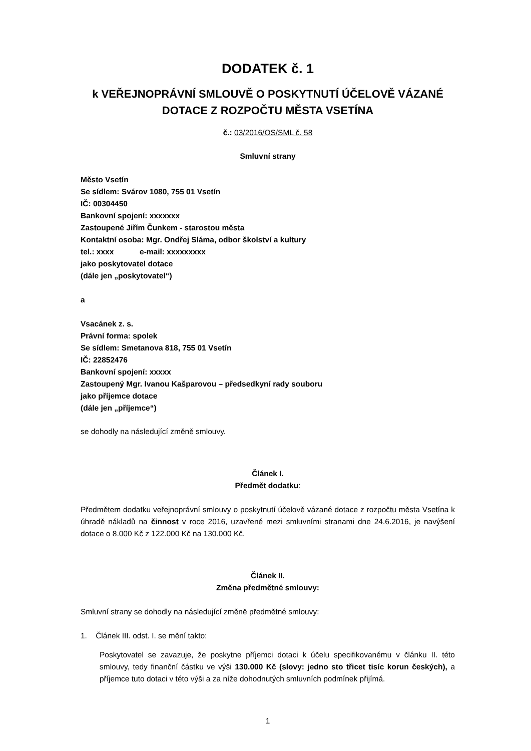DODATEK č. 1
k VEŘEJNOPRÁVNÍ SMLOUVĚ O POSKYTNUTÍ ÚČELOVĚ VÁZANÉ DOTACE Z ROZPOČTU MĚSTA VSETÍNA
č.: 03/2016/OS/SML č. 58
Smluvní strany
Město Vsetín
Se sídlem: Svárov 1080, 755 01 Vsetín
IČ: 00304450
Bankovní spojení: xxxxxxx
Zastoupené Jiřím Čunkem - starostou města
Kontaktní osoba: Mgr. Ondřej Sláma, odbor školství a kultury
tel.: xxxx e-mail: xxxxxxxxx
jako poskytovatel dotace
(dále jen „poskytovatel“)
a
Vsacánek z. s.
Právní forma: spolek
Se sídlem: Smetanova 818, 755 01 Vsetín
IČ: 22852476
Bankovní spojení: xxxxx
Zastoupený Mgr. Ivanou Kašparovou – předsedkyní rady souboru
jako příjemce dotace
(dále jen „příjemce“)
se dohodly na následující změně smlouvy.
Článek I.
Předmět dodatku:
Předmětem dodatku veřejnoprávní smlouvy o poskytnutí účelově vázané dotace z rozpočtu města Vsetína k úhradě nákladů na činnost v roce 2016, uzavřené mezi smluvními stranami dne 24.6.2016, je navýšení dotace o 8.000 Kč z 122.000 Kč na 130.000 Kč.
Článek II.
Změna předmětné smlouvy:
Smluvní strany se dohodly na následující změně předmětné smlouvy:
1. Článek III. odst. I. se mění takto:
Poskytovatel se zavazuje, že poskytne příjemci dotaci k účelu specifikovanému v článku II. této smlouvy, tedy finanční částku ve výši 130.000 Kč (slovy: jedno sto třicet tisíc korun českých), a příjemce tuto dotaci v této výši a za níže dohodnutých smluvních podmínek přijímá.
1